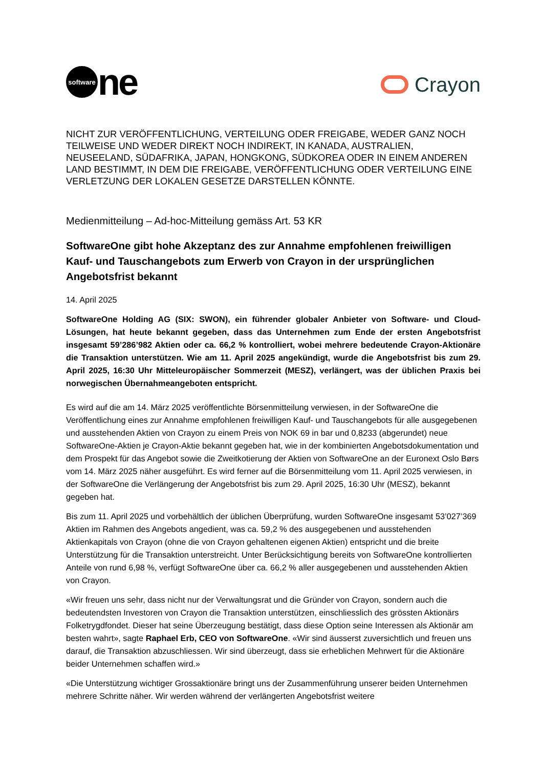software ne
Crayon
NICHT ZUR VERÖFFENTLICHUNG, VERTEILUNG ODER FREIGABE, WEDER GANZ NOCH TEILWEISE UND WEDER DIREKT NOCH INDIREKT, IN KANADA, AUSTRALIEN, NEUSEELAND, SÜDAFRIKA, JAPAN, HONGKONG, SÜDKOREA ODER IN EINEM ANDEREN LAND BESTIMMT, IN DEM DIE FREIGABE, VERÖFFENTLICHUNG ODER VERTEILUNG EINE VERLETZUNG DER LOKALEN GESETZE DARSTELLEN KÖNNTE.
Medienmitteilung – Ad-hoc-Mitteilung gemäss Art. 53 KR
SoftwareOne gibt hohe Akzeptanz des zur Annahme empfohlenen freiwilligen Kauf- und Tauschangebots zum Erwerb von Crayon in der ursprünglichen Angebotsfrist bekannt
14. April 2025
SoftwareOne Holding AG (SIX: SWON), ein führender globaler Anbieter von Software- und Cloud-Lösungen, hat heute bekannt gegeben, dass das Unternehmen zum Ende der ersten Angebotsfrist insgesamt 59’286’982 Aktien oder ca. 66,2 % kontrolliert, wobei mehrere bedeutende Crayon-Aktionäre die Transaktion unterstützen. Wie am 11. April 2025 angekündigt, wurde die Angebotsfrist bis zum 29. April 2025, 16:30 Uhr Mitteleuropäischer Sommerzeit (MESZ), verlängert, was der üblichen Praxis bei norwegischen Übernahmeangeboten entspricht.
Es wird auf die am 14. März 2025 veröffentlichte Börsenmitteilung verwiesen, in der SoftwareOne die Veröffentlichung eines zur Annahme empfohlenen freiwilligen Kauf- und Tauschangebots für alle ausgegebenen und ausstehenden Aktien von Crayon zu einem Preis von NOK 69 in bar und 0,8233 (abgerundet) neue SoftwareOne-Aktien je Crayon-Aktie bekannt gegeben hat, wie in der kombinierten Angebotsdokumentation und dem Prospekt für das Angebot sowie die Zweitkotierung der Aktien von SoftwareOne an der Euronext Oslo Børs vom 14. März 2025 näher ausgeführt. Es wird ferner auf die Börsenmitteilung vom 11. April 2025 verwiesen, in der SoftwareOne die Verlängerung der Angebotsfrist bis zum 29. April 2025, 16:30 Uhr (MESZ), bekannt gegeben hat.
Bis zum 11. April 2025 und vorbehältlich der üblichen Überprüfung, wurden SoftwareOne insgesamt 53’027’369 Aktien im Rahmen des Angebots angedient, was ca. 59,2 % des ausgegebenen und ausstehenden Aktienkapitals von Crayon (ohne die von Crayon gehaltenen eigenen Aktien) entspricht und die breite Unterstützung für die Transaktion unterstreicht. Unter Berücksichtigung bereits von SoftwareOne kontrollierten Anteile von rund 6,98 %, verfügt SoftwareOne über ca. 66,2 % aller ausgegebenen und ausstehenden Aktien von Crayon.
«Wir freuen uns sehr, dass nicht nur der Verwaltungsrat und die Gründer von Crayon, sondern auch die bedeutendsten Investoren von Crayon die Transaktion unterstützen, einschliesslich des grössten Aktionärs Folketrygdfondet. Dieser hat seine Überzeugung bestätigt, dass diese Option seine Interessen als Aktionär am besten wahrt», sagte Raphael Erb, CEO von SoftwareOne. «Wir sind äusserst zuversichtlich und freuen uns darauf, die Transaktion abzuschliessen. Wir sind überzeugt, dass sie erheblichen Mehrwert für die Aktionäre beider Unternehmen schaffen wird.»
«Die Unterstützung wichtiger Grossaktionäre bringt uns der Zusammenführung unserer beiden Unternehmen mehrere Schritte näher. Wir werden während der verlängerten Angebotsfrist weitere